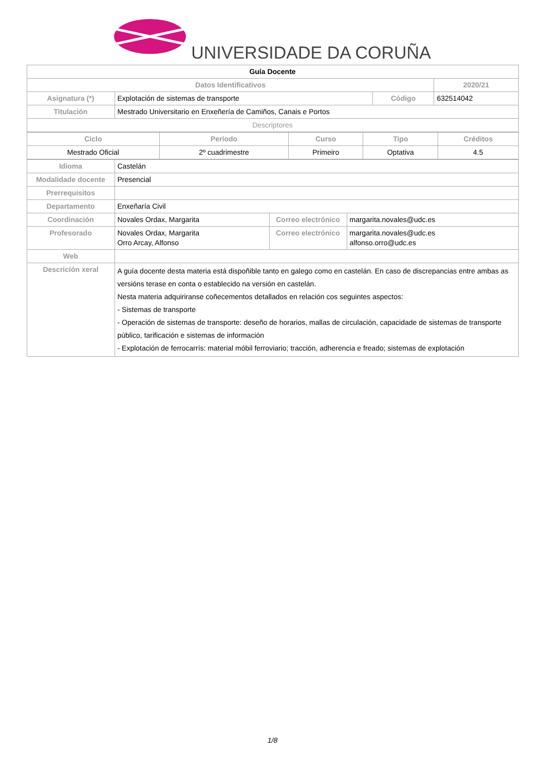UNIVERSIDADE DA CORUÑA
| Guía Docente | | | |
| Datos Identificativos | | | 2020/21 |
| Asignatura (*) | Explotación de sistemas de transporte | Código | 632514042 |
| Titulación | Mestrado Universitario en Enxeñería de Camiños, Canais e Portos | | |
| Descriptores | | | |
| Ciclo | Período | Curso | Tipo | Créditos |
| --- | --- | --- | --- | --- |
| Mestrado Oficial | 2º cuadrimestre | Primeiro | Optativa | 4.5 |
| Idioma | Castelán | | |
| Modalidade docente | Presencial | | |
| Prerrequisitos | | | |
| Departamento | Enxeñaría Civil | | |
| Coordinación | Novales Ordax, Margarita | Correo electrónico | margarita.novales@udc.es |
| Profesorado | Novales Ordax, Margarita Orro Arcay, Alfonso | Correo electrónico | margarita.novales@udc.es alfonso.orro@udc.es |
| Web | | | |
| Descrición xeral | A guía docente desta materia está dispoñible tanto en galego como en castelán. En caso de discrepancias entre ambas as versións terase en conta o establecido na versión en castelán. Nesta materia adquiriranse coñecementos detallados en relación cos seguintes aspectos: - Sistemas de transporte - Operación de sistemas de transporte: deseño de horarios, mallas de circulación, capacidade de sistemas de transporte público, tarificación e sistemas de información - Explotación de ferrocarrís: material móbil ferroviario; tracción, adherencia e freado; sistemas de explotación | | |
1/8